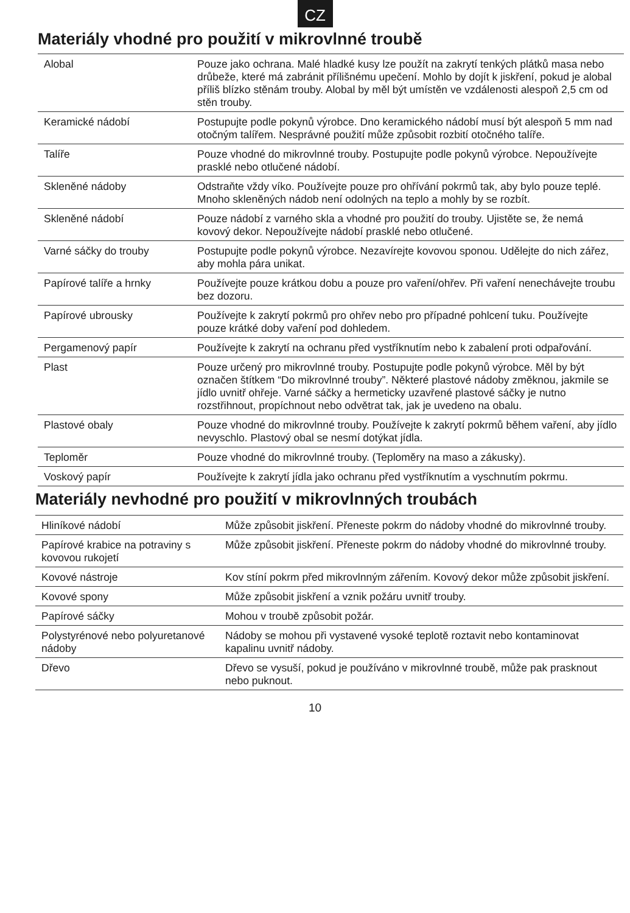CZ
Materiály vhodné pro použití v mikrovlnné troubě
| Alobal | Pouze jako ochrana. Malé hladké kusy lze použít na zakrytí tenkých plátků masa nebo drůbeže, které má zabránit přílišnému upečení. Mohlo by dojít k jiskření, pokud je alobal příliš blízko stěnám trouby. Alobal by měl být umístěn ve vzdálenosti alespoň 2,5 cm od stěn trouby. |
| Keramické nádobí | Postupujte podle pokynů výrobce. Dno keramického nádobí musí být alespoň 5 mm nad otočným talířem. Nesprávné použití může způsobit rozbití otočného talíře. |
| Talíře | Pouze vhodné do mikrovlnné trouby. Postupujte podle pokynů výrobce. Nepoužívejte prasklé nebo otlučené nádobí. |
| Skleněné nádoby | Odstraňte vždy víko. Používejte pouze pro ohřívání pokrmů tak, aby bylo pouze teplé. Mnoho skleněných nádob není odolných na teplo a mohly by se rozbít. |
| Skleněné nádobí | Pouze nádobí z varného skla a vhodné pro použití do trouby. Ujistěte se, že nemá kovový dekor. Nepoužívejte nádobí prasklé nebo otlučené. |
| Varné sáčky do trouby | Postupujte podle pokynů výrobce. Nezavírejte kovovou sponou. Udělejte do nich zářez, aby mohla pára unikat. |
| Papírové talíře a hrnky | Používejte pouze krátkou dobu a pouze pro vaření/ohřev. Při vaření nenechávejte troubu bez dozoru. |
| Papírové ubrousky | Používejte k zakrytí pokrmů pro ohřev nebo pro případné pohlcení tuku. Používejte pouze krátké doby vaření pod dohledem. |
| Pergamenový papír | Používejte k zakrytí na ochranu před vystříknutím nebo k zabalení proti odpařování. |
| Plast | Pouze určený pro mikrovlnné trouby. Postupujte podle pokynů výrobce. Měl by být označen štítkem “Do mikrovlnné trouby”. Některé plastové nádoby změknou, jakmile se jídlo uvnitř ohřeje. Varné sáčky a hermeticky uzavřené plastové sáčky je nutno rozstřihnout, propíchnout nebo odvětrat tak, jak je uvedeno na obalu. |
| Plastové obaly | Pouze vhodné do mikrovlnné trouby. Používejte k zakrytí pokrmů během vaření, aby jídlo nevyschlo. Plastový obal se nesmí dotýkat jídla. |
| Teploměr | Pouze vhodné do mikrovlnné trouby. (Teploměry na maso a zákusky). |
| Voskový papír | Používejte k zakrytí jídla jako ochranu před vystříknutím a vyschnutím pokrmu. |
Materiály nevhodné pro použití v mikrovlnných troubách
| Hliníkové nádobí | Může způsobit jiskření. Přeneste pokrm do nádoby vhodné do mikrovlnné trouby. |
| Papírové krabice na potraviny s kovovou rukojetí | Může způsobit jiskření. Přeneste pokrm do nádoby vhodné do mikrovlnné trouby. |
| Kovové nástroje | Kov stíní pokrm před mikrovlnným zářením. Kovový dekor může způsobit jiskření. |
| Kovové spony | Může způsobit jiskření a vznik požáru uvnitř trouby. |
| Papírové sáčky | Mohou v troubě způsobit požár. |
| Polystyrénové nebo polyuretanové nádoby | Nádoby se mohou při vystavené vysoké teplotě roztavit nebo kontaminovat kapalinu uvnitř nádoby. |
| Dřevo | Dřevo se vysuší, pokud je používáno v mikrovlnné troubě, může pak prasknout nebo puknout. |
10